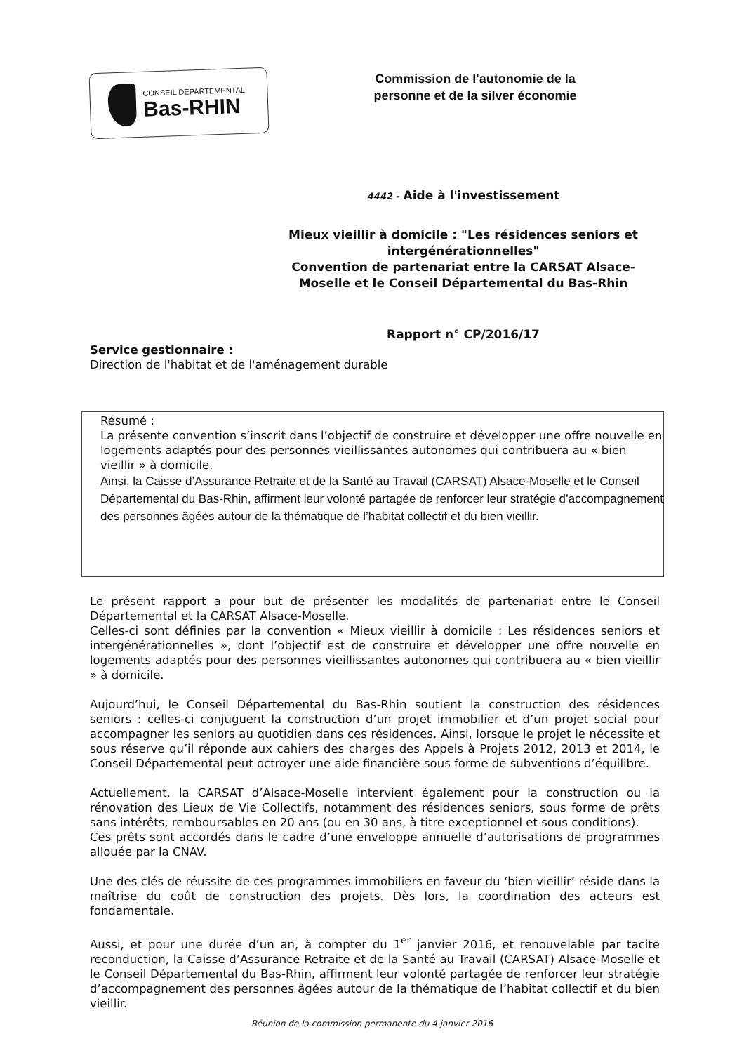CONSEIL DÉPARTEMENTAL
Bas-RHIN
Commission de l'autonomie de la personne et de la silver économie
4442 - Aide à l'investissement
Mieux vieillir à domicile : "Les résidences seniors et intergénérationnelles"
Convention de partenariat entre la CARSAT Alsace-Moselle et le Conseil Départemental du Bas-Rhin
Rapport n° CP/2016/17
Service gestionnaire :
Direction de l'habitat et de l'aménagement durable
Résumé :
La présente convention s’inscrit dans l’objectif de construire et développer une offre nouvelle en logements adaptés pour des personnes vieillissantes autonomes qui contribuera au « bien vieillir » à domicile.
Ainsi, la Caisse d’Assurance Retraite et de la Santé au Travail (CARSAT) Alsace-Moselle et le Conseil Départemental du Bas-Rhin, affirment leur volonté partagée de renforcer leur stratégie d’accompagnement des personnes âgées autour de la thématique de l’habitat collectif et du bien vieillir.
Le présent rapport a pour but de présenter les modalités de partenariat entre le Conseil Départemental et la CARSAT Alsace-Moselle.
Celles-ci sont définies par la convention « Mieux vieillir à domicile : Les résidences seniors et intergénérationnelles », dont l’objectif est de construire et développer une offre nouvelle en logements adaptés pour des personnes vieillissantes autonomes qui contribuera au « bien vieillir » à domicile.
Aujourd’hui, le Conseil Départemental du Bas-Rhin soutient la construction des résidences seniors : celles-ci conjuguent la construction d’un projet immobilier et d’un projet social pour accompagner les seniors au quotidien dans ces résidences. Ainsi, lorsque le projet le nécessite et sous réserve qu’il réponde aux cahiers des charges des Appels à Projets 2012, 2013 et 2014, le Conseil Départemental peut octroyer une aide financière sous forme de subventions d’équilibre.
Actuellement, la CARSAT d’Alsace-Moselle intervient également pour la construction ou la rénovation des Lieux de Vie Collectifs, notamment des résidences seniors, sous forme de prêts sans intérêts, remboursables en 20 ans (ou en 30 ans, à titre exceptionnel et sous conditions).
Ces prêts sont accordés dans le cadre d’une enveloppe annuelle d’autorisations de programmes allouée par la CNAV.
Une des clés de réussite de ces programmes immobiliers en faveur du ‘bien vieillir’ réside dans la maîtrise du coût de construction des projets. Dès lors, la coordination des acteurs est fondamentale.
Aussi, et pour une durée d’un an, à compter du 1<sup>er</sup> janvier 2016, et renouvelable par tacite reconduction, la Caisse d’Assurance Retraite et de la Santé au Travail (CARSAT) Alsace-Moselle et le Conseil Départemental du Bas-Rhin, affirment leur volonté partagée de renforcer leur stratégie d’accompagnement des personnes âgées autour de la thématique de l’habitat collectif et du bien vieillir.
Réunion de la commission permanente du 4 janvier 2016